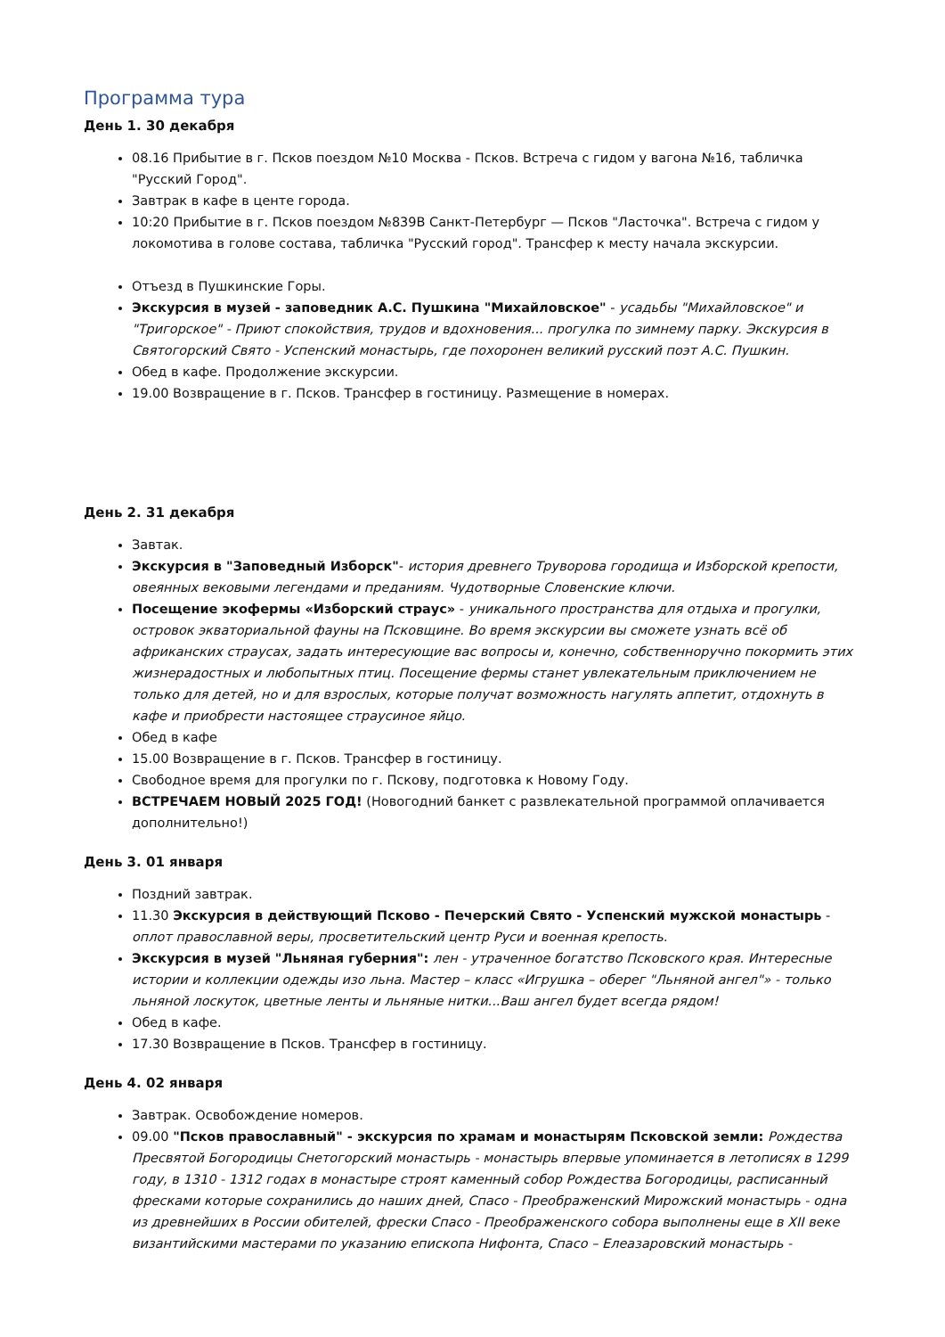Программа тура
День 1. 30 декабря
08.16 Прибытие в г. Псков поездом №10 Москва - Псков. Встреча с гидом у вагона №16, табличка "Русский Город".
Завтрак в кафе в центе города.
10:20 Прибытие в г. Псков поездом №839В Санкт-Петербург — Псков "Ласточка". Встреча с гидом у локомотива в голове состава, табличка "Русский город". Трансфер к месту начала экскурсии.
Отъезд в Пушкинские Горы.
Экскурсия в музей - заповедник А.С. Пушкина "Михайловское" - усадьбы "Михайловское" и "Тригорское" - Приют спокойствия, трудов и вдохновения... прогулка по зимнему парку. Экскурсия в Святогорский Свято - Успенский монастырь, где похоронен великий русский поэт А.С. Пушкин.
Обед в кафе. Продолжение экскурсии.
19.00 Возвращение в г. Псков. Трансфер в гостиницу. Размещение в номерах.
День 2. 31 декабря
Завтак.
Экскурсия в "Заповедный Изборск"- история древнего Труворова городища и Изборской крепости, овеянных вековыми легендами и преданиям. Чудотворные Словенские ключи.
Посещение экофермы «Изборский страус» - уникального пространства для отдыха и прогулки, островок экваториальной фауны на Псковщине. Во время экскурсии вы сможете узнать всё об африканских страусах, задать интересующие вас вопросы и, конечно, собственноручно покормить этих жизнерадостных и любопытных птиц. Посещение фермы станет увлекательным приключением не только для детей, но и для взрослых, которые получат возможность нагулять аппетит, отдохнуть в кафе и приобрести настоящее страусиное яйцо.
Обед в кафе
15.00 Возвращение в г. Псков. Трансфер в гостиницу.
Свободное время для прогулки по г. Пскову, подготовка к Новому Году.
ВСТРЕЧАЕМ НОВЫЙ 2025 ГОД! (Новогодний банкет с развлекательной программой оплачивается дополнительно!)
День 3. 01 января
Поздний завтрак.
11.30 Экскурсия в действующий Псково - Печерский Свято - Успенский мужской монастырь - оплот православной веры, просветительский центр Руси и военная крепость.
Экскурсия в музей "Льняная губерния": лен - утраченное богатство Псковского края. Интересные истории и коллекции одежды изо льна. Мастер – класс «Игрушка – оберег "Льняной ангел"» - только льняной лоскуток, цветные ленты и льняные нитки...Ваш ангел будет всегда рядом!
Обед в кафе.
17.30 Возвращение в Псков. Трансфер в гостиницу.
День 4. 02 января
Завтрак. Освобождение номеров.
09.00 "Псков православный" - экскурсия по храмам и монастырям Псковской земли: Рождества Пресвятой Богородицы Снетогорский монастырь - монастырь впервые упоминается в летописях в 1299 году, в 1310 - 1312 годах в монастыре строят каменный собор Рождества Богородицы, расписанный фресками которые сохранились до наших дней, Спасо - Преображенский Мирожский монастырь - одна из древнейших в России обителей, фрески Спасо - Преображенского собора выполнены еще в XII веке византийскими мастерами по указанию епископа Нифонта, Спасо – Елеазаровский монастырь -